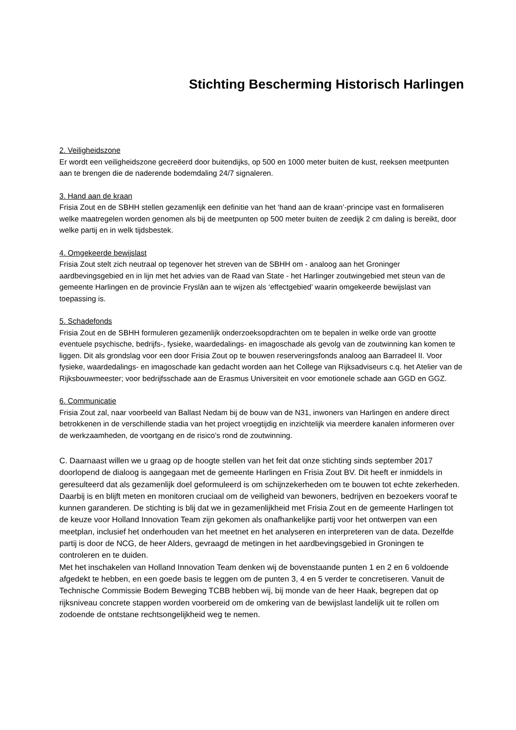Stichting Bescherming Historisch Harlingen
2. Veiligheidszone
Er wordt een veiligheidszone gecreëerd door buitendijks, op 500 en 1000 meter buiten de kust, reeksen meetpunten aan te brengen die de naderende bodemdaling 24/7 signaleren.
3. Hand aan de kraan
Frisia Zout en de SBHH stellen gezamenlijk een definitie van het ‘hand aan de kraan’-principe vast en formaliseren welke maatregelen worden genomen als bij de meetpunten op 500 meter buiten de zeedijk 2 cm daling is bereikt, door welke partij en in welk tijdsbestek.
4. Omgekeerde bewijslast
Frisia Zout stelt zich neutraal op tegenover het streven van de SBHH om - analoog aan het Groninger aardbevingsgebied en in lijn met het advies van de Raad van State - het Harlinger zoutwingebied met steun van de gemeente Harlingen en de provincie Fryslân aan te wijzen als ‘effectgebied’ waarin omgekeerde bewijslast van toepassing is.
5. Schadefonds
Frisia Zout en de SBHH formuleren gezamenlijk onderzoeksopdrachten om te bepalen in welke orde van grootte eventuele psychische, bedrijfs-, fysieke, waardedalings- en imagoschade als gevolg van de zoutwinning kan komen te liggen. Dit als grondslag voor een door Frisia Zout op te bouwen reserveringsfonds analoog aan Barradeel II. Voor fysieke, waardedalings- en imagoschade kan gedacht worden aan het College van Rijksadviseurs c.q. het Atelier van de Rijksbouwmeester; voor bedrijfsschade aan de Erasmus Universiteit en voor emotionele schade aan GGD en GGZ.
6. Communicatie
Frisia Zout zal, naar voorbeeld van Ballast Nedam bij de bouw van de N31, inwoners van Harlingen en andere direct betrokkenen in de verschillende stadia van het project vroegtijdig en inzichtelijk via meerdere kanalen informeren over de werkzaamheden, de voortgang en de risico’s rond de zoutwinning.
C. Daarnaast willen we u graag op de hoogte stellen van het feit dat onze stichting sinds september 2017 doorlopend de dialoog is aangegaan met de gemeente Harlingen en Frisia Zout BV. Dit heeft er inmiddels in geresulteerd dat als gezamenlijk doel geformuleerd is om schijnzekerheden om te bouwen tot echte zekerheden. Daarbij is en blijft meten en monitoren cruciaal om de veiligheid van bewoners, bedrijven en bezoekers vooraf te kunnen garanderen. De stichting is blij dat we in gezamenlijkheid met Frisia Zout en de gemeente Harlingen tot de keuze voor Holland Innovation Team zijn gekomen als onafhankelijke partij voor het ontwerpen van een meetplan, inclusief het onderhouden van het meetnet en het analyseren en interpreteren van de data. Dezelfde partij is door de NCG, de heer Alders, gevraagd de metingen in het aardbevingsgebied in Groningen te controleren en te duiden.
Met het inschakelen van Holland Innovation Team denken wij de bovenstaande punten 1 en 2 en 6 voldoende afgedekt te hebben, en een goede basis te leggen om de punten 3, 4 en 5 verder te concretiseren. Vanuit de Technische Commissie Bodem Beweging TCBB hebben wij, bij monde van de heer Haak, begrepen dat op rijksniveau concrete stappen worden voorbereid om de omkering van de bewijslast landelijk uit te rollen om zodoende de ontstane rechtsongelijkheid weg te nemen.